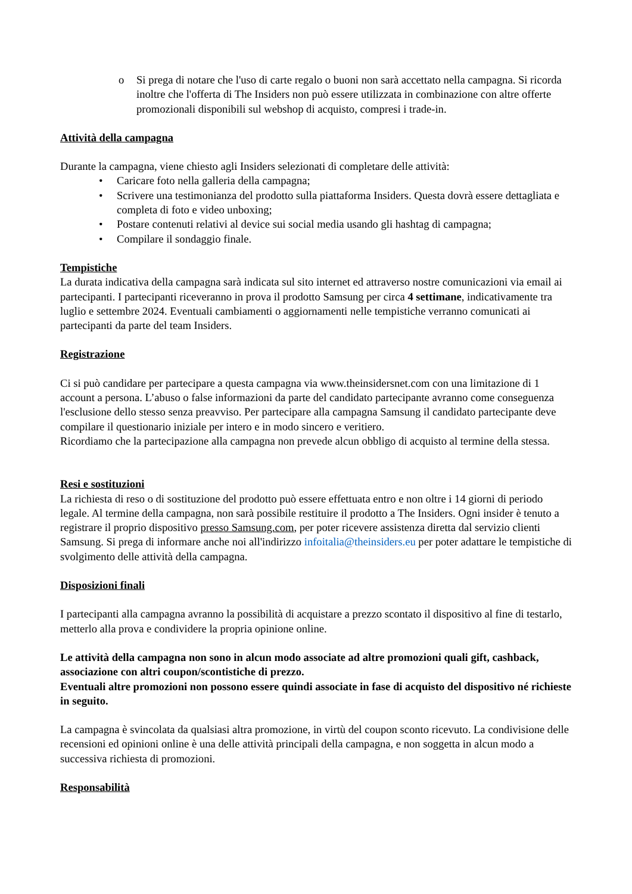o Si prega di notare che l'uso di carte regalo o buoni non sarà accettato nella campagna. Si ricorda inoltre che l'offerta di The Insiders non può essere utilizzata in combinazione con altre offerte promozionali disponibili sul webshop di acquisto, compresi i trade-in.
Attività della campagna
Durante la campagna, viene chiesto agli Insiders selezionati di completare delle attività:
• Caricare foto nella galleria della campagna;
• Scrivere una testimonianza del prodotto sulla piattaforma Insiders. Questa dovrà essere dettagliata e completa di foto e video unboxing;
• Postare contenuti relativi al device sui social media usando gli hashtag di campagna;
• Compilare il sondaggio finale.
Tempistiche
La durata indicativa della campagna sarà indicata sul sito internet ed attraverso nostre comunicazioni via email ai partecipanti. I partecipanti riceveranno in prova il prodotto Samsung per circa 4 settimane, indicativamente tra luglio e settembre 2024. Eventuali cambiamenti o aggiornamenti nelle tempistiche verranno comunicati ai partecipanti da parte del team Insiders.
Registrazione
Ci si può candidare per partecipare a questa campagna via www.theinsidersnet.com con una limitazione di 1 account a persona. L’abuso o false informazioni da parte del candidato partecipante avranno come conseguenza l'esclusione dello stesso senza preavviso. Per partecipare alla campagna Samsung il candidato partecipante deve compilare il questionario iniziale per intero e in modo sincero e veritiero.
Ricordiamo che la partecipazione alla campagna non prevede alcun obbligo di acquisto al termine della stessa.
Resi e sostituzioni
La richiesta di reso o di sostituzione del prodotto può essere effettuata entro e non oltre i 14 giorni di periodo legale. Al termine della campagna, non sarà possibile restituire il prodotto a The Insiders. Ogni insider è tenuto a registrare il proprio dispositivo presso Samsung.com, per poter ricevere assistenza diretta dal servizio clienti Samsung. Si prega di informare anche noi all'indirizzo infoitalia@theinsiders.eu per poter adattare le tempistiche di svolgimento delle attività della campagna.
Disposizioni finali
I partecipanti alla campagna avranno la possibilità di acquistare a prezzo scontato il dispositivo al fine di testarlo, metterlo alla prova e condividere la propria opinione online.
Le attività della campagna non sono in alcun modo associate ad altre promozioni quali gift, cashback, associazione con altri coupon/scontistiche di prezzo.
Eventuali altre promozioni non possono essere quindi associate in fase di acquisto del dispositivo né richieste in seguito.
La campagna è svincolata da qualsiasi altra promozione, in virtù del coupon sconto ricevuto. La condivisione delle recensioni ed opinioni online è una delle attività principali della campagna, e non soggetta in alcun modo a successiva richiesta di promozioni.
Responsabilità